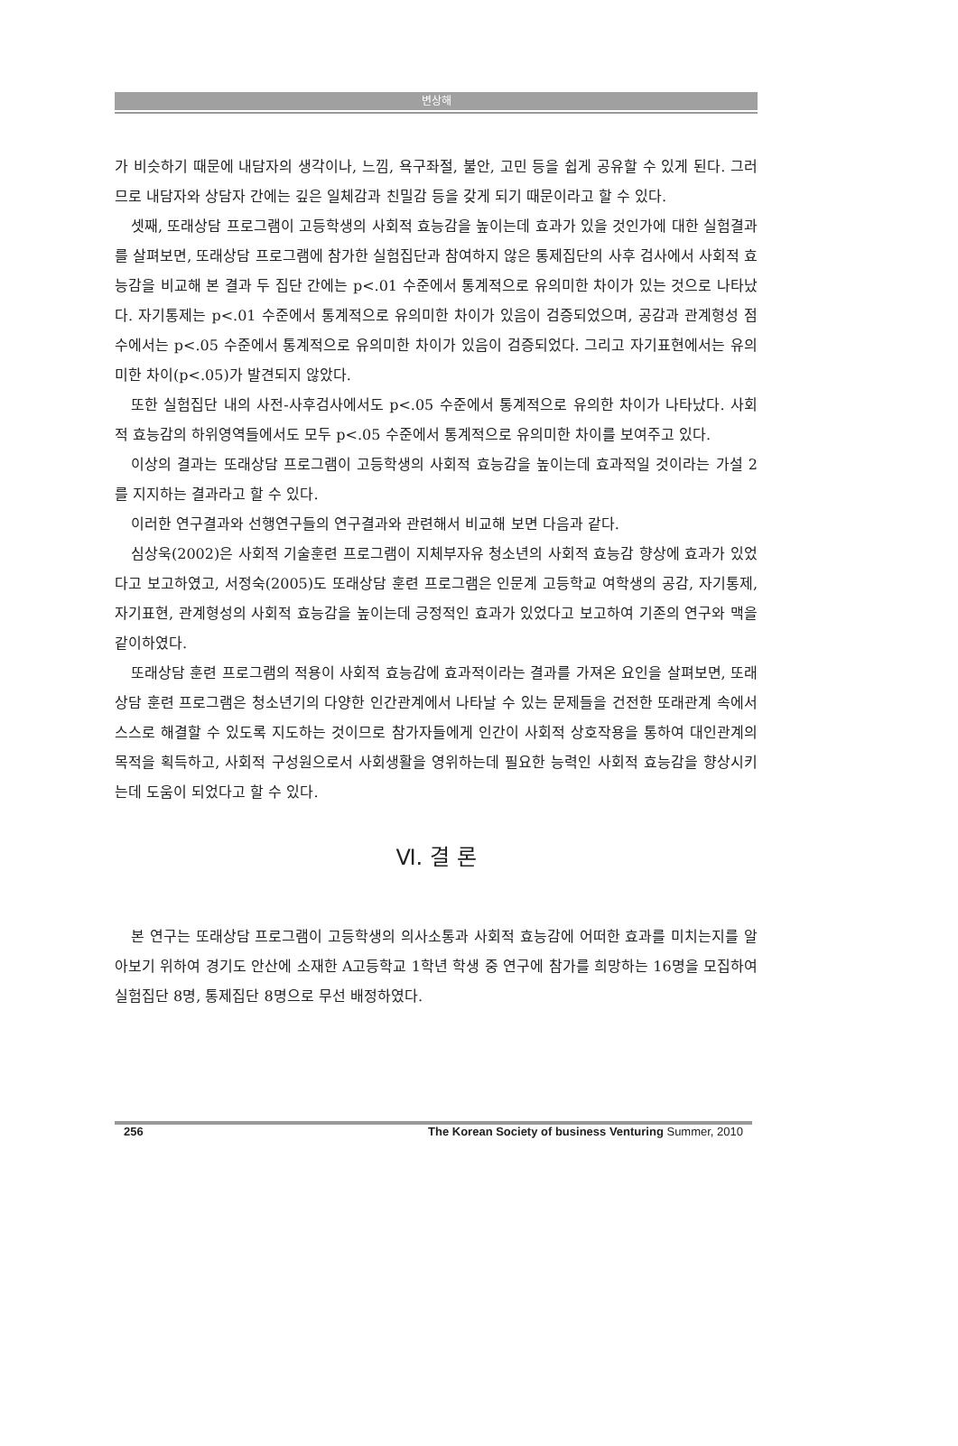변상해
가 비슷하기 때문에 내담자의 생각이나, 느낌, 욕구좌절, 불안, 고민 등을 쉽게 공유할 수 있게 된다. 그러므로 내담자와 상담자 간에는 깊은 일체감과 친밀감 등을 갖게 되기 때문이라고 할 수 있다.
셋째, 또래상담 프로그램이 고등학생의 사회적 효능감을 높이는데 효과가 있을 것인가에 대한 실험결과를 살펴보면, 또래상담 프로그램에 참가한 실험집단과 참여하지 않은 통제집단의 사후 검사에서 사회적 효능감을 비교해 본 결과 두 집단 간에는 p<.01 수준에서 통계적으로 유의미한 차이가 있는 것으로 나타났다. 자기통제는 p<.01 수준에서 통계적으로 유의미한 차이가 있음이 검증되었으며, 공감과 관계형성 점수에서는 p<.05 수준에서 통계적으로 유의미한 차이가 있음이 검증되었다. 그리고 자기표현에서는 유의미한 차이(p<.05)가 발견되지 않았다.
또한 실험집단 내의 사전-사후검사에서도 p<.05 수준에서 통계적으로 유의한 차이가 나타났다. 사회적 효능감의 하위영역들에서도 모두 p<.05 수준에서 통계적으로 유의미한 차이를 보여주고 있다.
이상의 결과는 또래상담 프로그램이 고등학생의 사회적 효능감을 높이는데 효과적일 것이라는 가설 2를 지지하는 결과라고 할 수 있다.
이러한 연구결과와 선행연구들의 연구결과와 관련해서 비교해 보면 다음과 같다.
심상욱(2002)은 사회적 기술훈련 프로그램이 지체부자유 청소년의 사회적 효능감 향상에 효과가 있었다고 보고하였고, 서정숙(2005)도 또래상담 훈련 프로그램은 인문계 고등학교 여학생의 공감, 자기통제, 자기표현, 관계형성의 사회적 효능감을 높이는데 긍정적인 효과가 있었다고 보고하여 기존의 연구와 맥을 같이하였다.
또래상담 훈련 프로그램의 적용이 사회적 효능감에 효과적이라는 결과를 가져온 요인을 살펴보면, 또래상담 훈련 프로그램은 청소년기의 다양한 인간관계에서 나타날 수 있는 문제들을 건전한 또래관계 속에서 스스로 해결할 수 있도록 지도하는 것이므로 참가자들에게 인간이 사회적 상호작용을 통하여 대인관계의 목적을 획득하고, 사회적 구성원으로서 사회생활을 영위하는데 필요한 능력인 사회적 효능감을 향상시키는데 도움이 되었다고 할 수 있다.
Ⅵ. 결 론
본 연구는 또래상담 프로그램이 고등학생의 의사소통과 사회적 효능감에 어떠한 효과를 미치는지를 알아보기 위하여 경기도 안산에 소재한 A고등학교 1학년 학생 중 연구에 참가를 희망하는 16명을 모집하여 실험집단 8명, 통제집단 8명으로 무선 배정하였다.
256 The Korean Society of business Venturing Summer, 2010